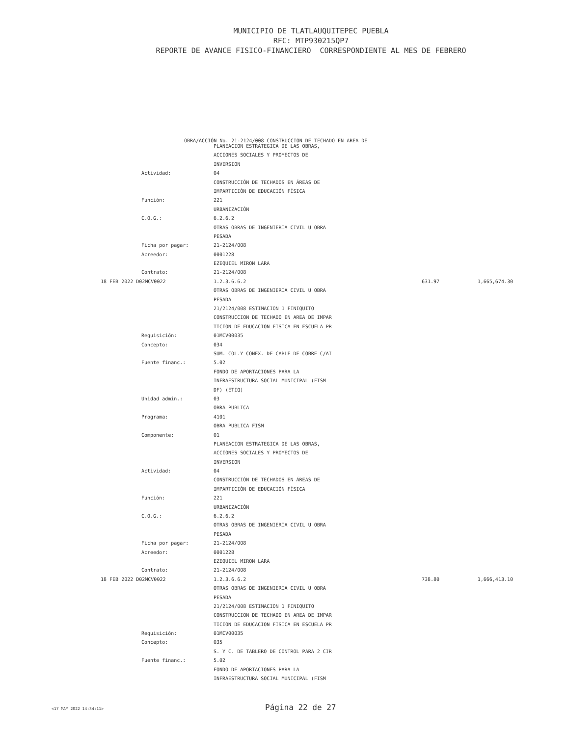MUNICIPIO DE TLATLAUQUITEPEC PUEBLA
RFC: MTP930215QP7
REPORTE DE AVANCE FISICO-FINANCIERO CORRESPONDIENTE AL MES DE FEBRERO
OBRA/ACCIÓN No. 21-2124/008 CONSTRUCCION DE TECHADO EN AREA DE
| | PLANEACION ESTRATEGICA DE LAS OBRAS, | | |
| | ACCIONES SOCIALES Y PROYECTOS DE | | |
| | INVERSION | | |
| Actividad: | 04 | | |
| | CONSTRUCCIÓN DE TECHADOS EN ÁREAS DE | | |
| | IMPARTICIÓN DE EDUCACIÓN FÍSICA | | |
| Función: | 221 | | |
| | URBANIZACIÓN | | |
| C.O.G.: | 6.2.6.2 | | |
| | OTRAS OBRAS DE INGENIERIA CIVIL U OBRA | | |
| | PESADA | | |
| Ficha por pagar: | 21-2124/008 | | |
| Acreedor: | 0001228 | | |
| | EZEQUIEL MIRON LARA | | |
| Contrato: | 21-2124/008 | | |
| 18 FEB 2022 D02MCV0022 | 1.2.3.6.6.2 | 631.97 | 1,665,674.30 |
| | OTRAS OBRAS DE INGENIERIA CIVIL U OBRA | | |
| | PESADA | | |
| | 21/2124/008 ESTIMACION 1 FINIQUITO | | |
| | CONSTRUCCION DE TECHADO EN AREA DE IMPAR | | |
| | TICION DE EDUCACION FISICA EN ESCUELA PR | | |
| Requisición: | 01MCV00035 | | |
| Concepto: | 034 | | |
| | SUM. COL.Y CONEX. DE CABLE DE COBRE C/AI | | |
| Fuente financ.: | 5.02 | | |
| | FONDO DE APORTACIONES PARA LA | | |
| | INFRAESTRUCTURA SOCIAL MUNICIPAL (FISM | | |
| | DF) (ETIQ) | | |
| Unidad admin.: | 03 | | |
| | OBRA PUBLICA | | |
| Programa: | 4101 | | |
| | OBRA PUBLICA FISM | | |
| Componente: | 01 | | |
| | PLANEACION ESTRATEGICA DE LAS OBRAS, | | |
| | ACCIONES SOCIALES Y PROYECTOS DE | | |
| | INVERSION | | |
| Actividad: | 04 | | |
| | CONSTRUCCIÓN DE TECHADOS EN ÁREAS DE | | |
| | IMPARTICIÓN DE EDUCACIÓN FÍSICA | | |
| Función: | 221 | | |
| | URBANIZACIÓN | | |
| C.O.G.: | 6.2.6.2 | | |
| | OTRAS OBRAS DE INGENIERIA CIVIL U OBRA | | |
| | PESADA | | |
| Ficha por pagar: | 21-2124/008 | | |
| Acreedor: | 0001228 | | |
| | EZEQUIEL MIRON LARA | | |
| Contrato: | 21-2124/008 | | |
| 18 FEB 2022 D02MCV0022 | 1.2.3.6.6.2 | 738.80 | 1,666,413.10 |
| | OTRAS OBRAS DE INGENIERIA CIVIL U OBRA | | |
| | PESADA | | |
| | 21/2124/008 ESTIMACION 1 FINIQUITO | | |
| | CONSTRUCCION DE TECHADO EN AREA DE IMPAR | | |
| | TICION DE EDUCACION FISICA EN ESCUELA PR | | |
| Requisición: | 01MCV00035 | | |
| Concepto: | 035 | | |
| | S. Y C. DE TABLERO DE CONTROL PARA 2 CIR | | |
| Fuente financ.: | 5.02 | | |
| | FONDO DE APORTACIONES PARA LA | | |
| | INFRAESTRUCTURA SOCIAL MUNICIPAL (FISM | | |
<17 MAY 2022 14:34:11> Página 22 de 27